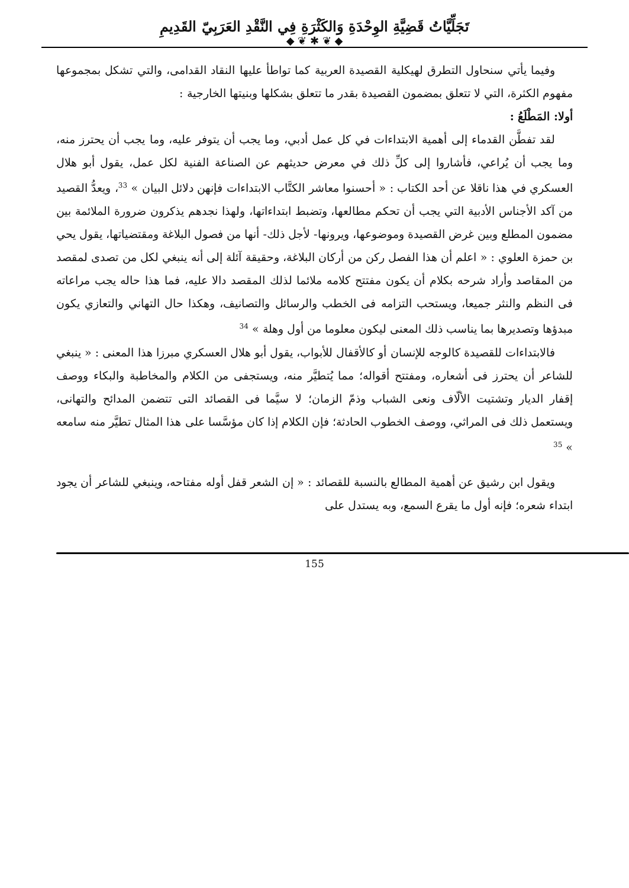تَجَلِّيَّاتُ قَضِيَّةِ الوِحْدَةِ وَالكَثْرَةِ فِي النَّقْدِ العَرَبِيّ القَدِيمِ
◆ ❦ ✱ ❦ ◆
وفيما يأتي سنحاول التطرق لهيكلية القصيدة العربية كما تواطأ عليها النقاد القدامى، والتي تشكل بمجموعها مفهوم الكثرة، التي لا تتعلق بمضمون القصيدة بقدر ما تتعلق بشكلها وبنيتها الخارجية :
أولا: المَطْلَعُ :
لقد تفطَّن القدماء إلى أهمية الابتداءات في كل عمل أدبي، وما يجب أن يتوفر عليه، وما يجب أن يحترز منه، وما يجب أن يُراعي، فأشاروا إلى كلِّ ذلك في معرض حديثهم عن الصناعة الفنية لكل عمل، يقول أبو هلال العسكري في هذا ناقلا عن أحد الكتاب : « أحسنوا معاشر الكتَّاب الابتداءات فإنهن دلائل البيان » <sup>33</sup>، ويعدُّ القصيد من آكد الأجناس الأدبية التي يجب أن تحكم مطالعها، وتضبط ابتداءاتها، ولهذا نجدهم يذكرون ضرورة الملائمة بين مضمون المطلع وبين غرض القصيدة وموضوعها، ويرونها- لأجل ذلك- أنها من فصول البلاغة ومقتضياتها، يقول يحي بن حمزة العلوي : « اعلم أن هذا الفصل ركن من أركان البلاغة، وحقيقة آئلة إلى أنه ينبغي لكل من تصدى لمقصد من المقاصد وأراد شرحه بكلام أن يكون مفتتح كلامه ملائما لذلك المقصد دالا عليه، فما هذا حاله يجب مراعاته فى النظم والنثر جميعا، ويستحب التزامه فى الخطب والرسائل والتصانيف، وهكذا حال التهاني والتعازي يكون مبدؤها وتصديرها بما يناسب ذلك المعنى ليكون معلوما من أول وهلة » <sup>34</sup>
فالابتداءات للقصيدة كالوجه للإنسان أو كالأقفال للأبواب، يقول أبو هلال العسكري مبرزا هذا المعنى : « ينبغي للشاعر أن يحترز فى أشعاره، ومفتتح أقواله؛ مما يُتطيَّر منه، ويستجفى من الكلام والمخاطبة والبكاء ووصف إقفار الديار وتشتيت الألّاف ونعى الشباب وذمّ الزمان؛ لا سيَّما فى القصائد التى تتضمن المدائح والتهانى، ويستعمل ذلك فى المراثي، ووصف الخطوب الحادثة؛ فإن الكلام إذا كان مؤسَّسا على هذا المثال تطيَّر منه سامعه » <sup>35</sup>
ويقول ابن رشيق عن أهمية المطالع بالنسبة للقصائد : « إن الشعر قفل أوله مفتاحه، وينبغي للشاعر أن يجود ابتداء شعره؛ فإنه أول ما يقرع السمع، وبه يستدل على
155